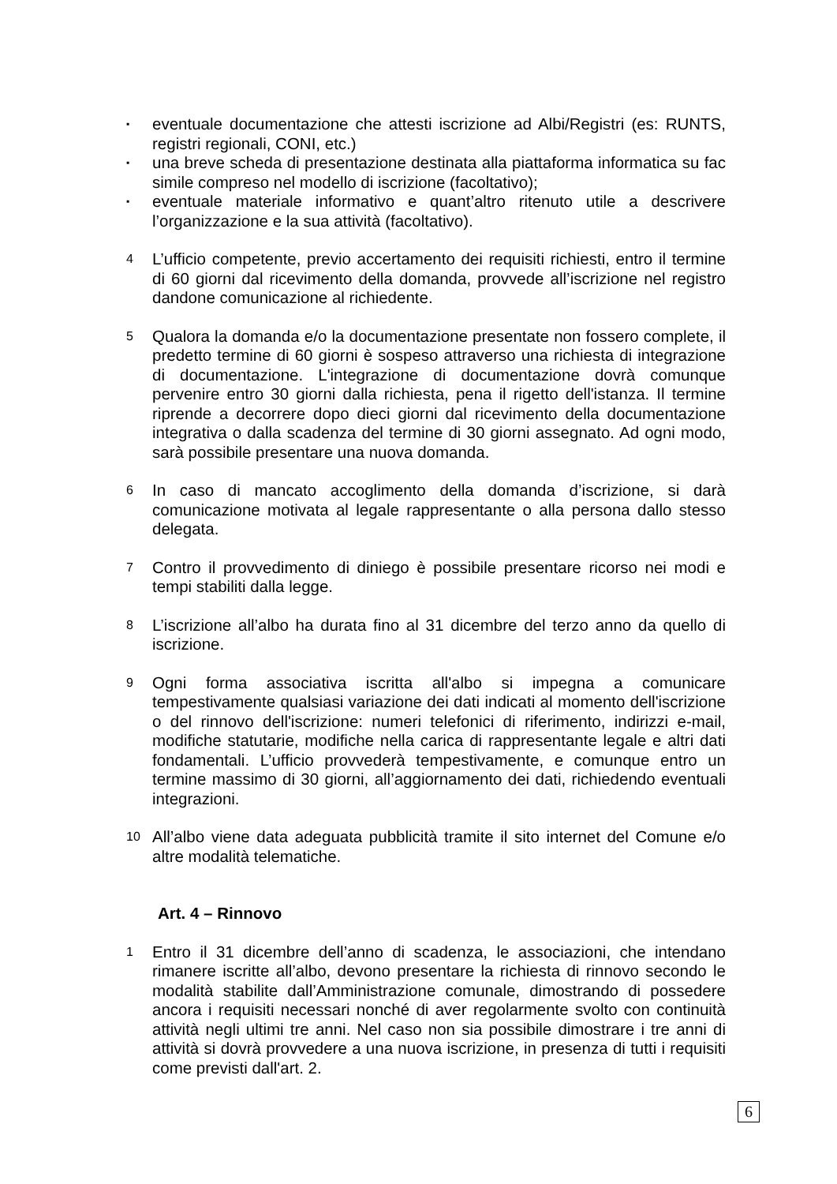▪
eventuale documentazione che attesti iscrizione ad Albi/Registri (es: RUNTS, registri regionali, CONI, etc.)
▪
una breve scheda di presentazione destinata alla piattaforma informatica su fac simile compreso nel modello di iscrizione (facoltativo);
▪
eventuale materiale informativo e quant’altro ritenuto utile a descrivere l’organizzazione e la sua attività (facoltativo).
4
L’ufficio competente, previo accertamento dei requisiti richiesti, entro il termine di 60 giorni dal ricevimento della domanda, provvede all’iscrizione nel registro dandone comunicazione al richiedente.
5
Qualora la domanda e/o la documentazione presentate non fossero complete, il predetto termine di 60 giorni è sospeso attraverso una richiesta di integrazione di documentazione. L'integrazione di documentazione dovrà comunque pervenire entro 30 giorni dalla richiesta, pena il rigetto dell'istanza. Il termine riprende a decorrere dopo dieci giorni dal ricevimento della documentazione integrativa o dalla scadenza del termine di 30 giorni assegnato. Ad ogni modo, sarà possibile presentare una nuova domanda.
6
In caso di mancato accoglimento della domanda d’iscrizione, si darà comunicazione motivata al legale rappresentante o alla persona dallo stesso delegata.
7
Contro il provvedimento di diniego è possibile presentare ricorso nei modi e tempi stabiliti dalla legge.
8
L’iscrizione all’albo ha durata fino al 31 dicembre del terzo anno da quello di iscrizione.
9
Ogni forma associativa iscritta all'albo si impegna a comunicare tempestivamente qualsiasi variazione dei dati indicati al momento dell'iscrizione o del rinnovo dell'iscrizione: numeri telefonici di riferimento, indirizzi e-mail, modifiche statutarie, modifiche nella carica di rappresentante legale e altri dati fondamentali. L’ufficio provvederà tempestivamente, e comunque entro un termine massimo di 30 giorni, all’aggiornamento dei dati, richiedendo eventuali integrazioni.
10
All’albo viene data adeguata pubblicità tramite il sito internet del Comune e/o altre modalità telematiche.
Art. 4 – Rinnovo
1
Entro il 31 dicembre dell’anno di scadenza, le associazioni, che intendano rimanere iscritte all’albo, devono presentare la richiesta di rinnovo secondo le modalità stabilite dall’Amministrazione comunale, dimostrando di possedere ancora i requisiti necessari nonché di aver regolarmente svolto con continuità attività negli ultimi tre anni. Nel caso non sia possibile dimostrare i tre anni di attività si dovrà provvedere a una nuova iscrizione, in presenza di tutti i requisiti come previsti dall'art. 2.
6